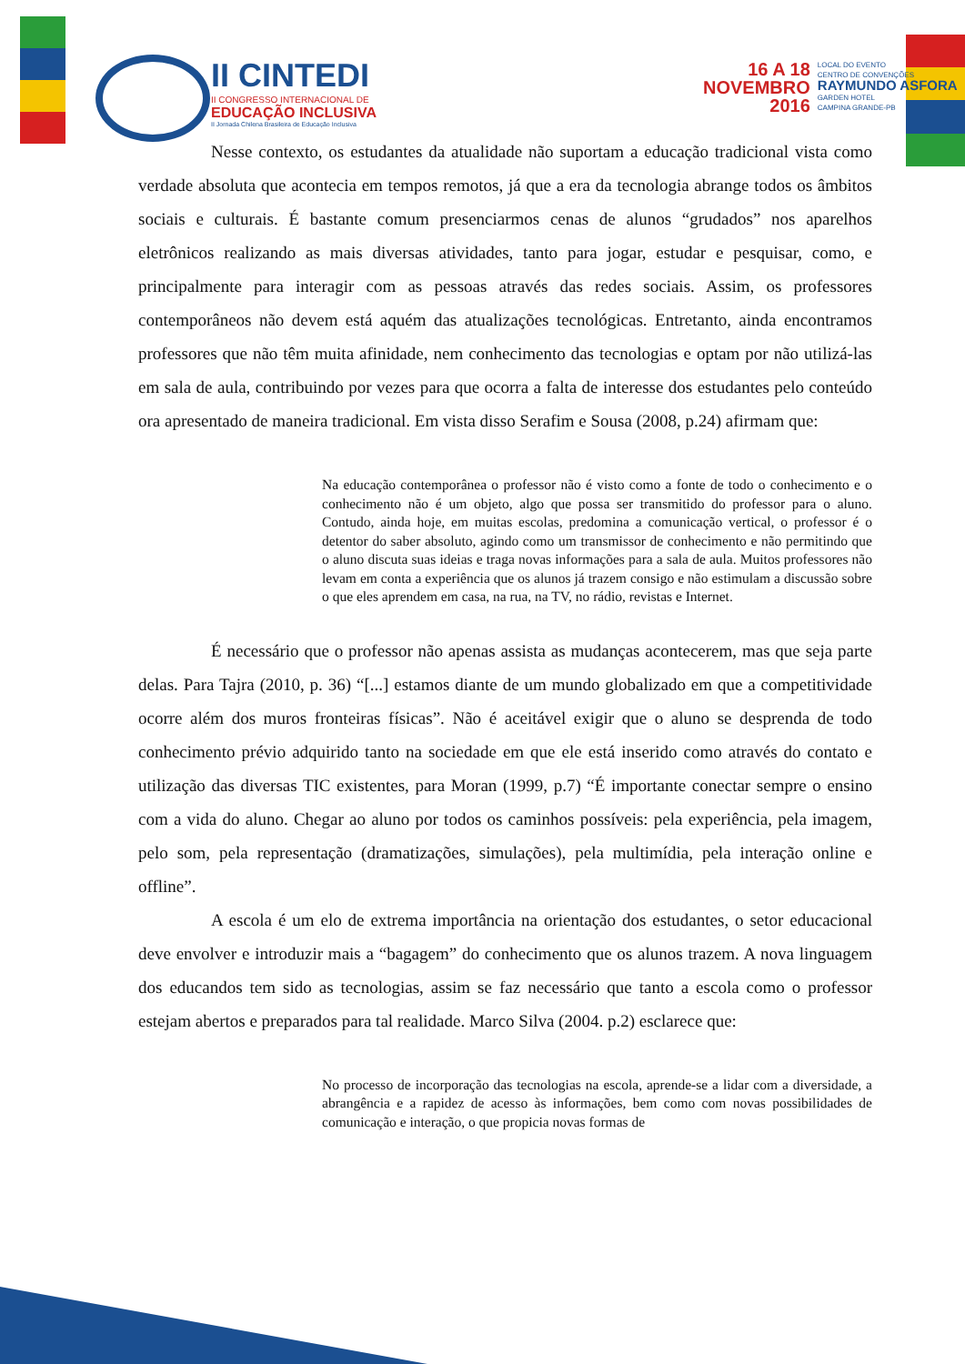II CINTEDI
II CONGRESSO INTERNACIONAL DE
EDUCAÇÃO INCLUSIVA
II Jornada Chilena Brasileira de Educação Inclusiva
16 A 18
NOVEMBRO
2016
LOCAL DO EVENTO
CENTRO DE CONVENÇÕES
RAYMUNDO ASFORA
GARDEN HOTEL
CAMPINA GRANDE-PB
Nesse contexto, os estudantes da atualidade não suportam a educação tradicional vista como verdade absoluta que acontecia em tempos remotos, já que a era da tecnologia abrange todos os âmbitos sociais e culturais. É bastante comum presenciarmos cenas de alunos “grudados” nos aparelhos eletrônicos realizando as mais diversas atividades, tanto para jogar, estudar e pesquisar, como, e principalmente para interagir com as pessoas através das redes sociais. Assim, os professores contemporâneos não devem está aquém das atualizações tecnológicas. Entretanto, ainda encontramos professores que não têm muita afinidade, nem conhecimento das tecnologias e optam por não utilizá-las em sala de aula, contribuindo por vezes para que ocorra a falta de interesse dos estudantes pelo conteúdo ora apresentado de maneira tradicional. Em vista disso Serafim e Sousa (2008, p.24) afirmam que:
Na educação contemporânea o professor não é visto como a fonte de todo o conhecimento e o conhecimento não é um objeto, algo que possa ser transmitido do professor para o aluno. Contudo, ainda hoje, em muitas escolas, predomina a comunicação vertical, o professor é o detentor do saber absoluto, agindo como um transmissor de conhecimento e não permitindo que o aluno discuta suas ideias e traga novas informações para a sala de aula. Muitos professores não levam em conta a experiência que os alunos já trazem consigo e não estimulam a discussão sobre o que eles aprendem em casa, na rua, na TV, no rádio, revistas e Internet.
É necessário que o professor não apenas assista as mudanças acontecerem, mas que seja parte delas. Para Tajra (2010, p. 36) “[...] estamos diante de um mundo globalizado em que a competitividade ocorre além dos muros fronteiras físicas”. Não é aceitável exigir que o aluno se desprenda de todo conhecimento prévio adquirido tanto na sociedade em que ele está inserido como através do contato e utilização das diversas TIC existentes, para Moran (1999, p.7) “É importante conectar sempre o ensino com a vida do aluno. Chegar ao aluno por todos os caminhos possíveis: pela experiência, pela imagem, pelo som, pela representação (dramatizações, simulações), pela multimídia, pela interação online e offline”.
A escola é um elo de extrema importância na orientação dos estudantes, o setor educacional deve envolver e introduzir mais a “bagagem” do conhecimento que os alunos trazem. A nova linguagem dos educandos tem sido as tecnologias, assim se faz necessário que tanto a escola como o professor estejam abertos e preparados para tal realidade. Marco Silva (2004. p.2) esclarece que:
No processo de incorporação das tecnologias na escola, aprende-se a lidar com a diversidade, a abrangência e a rapidez de acesso às informações, bem como com novas possibilidades de comunicação e interação, o que propicia novas formas de